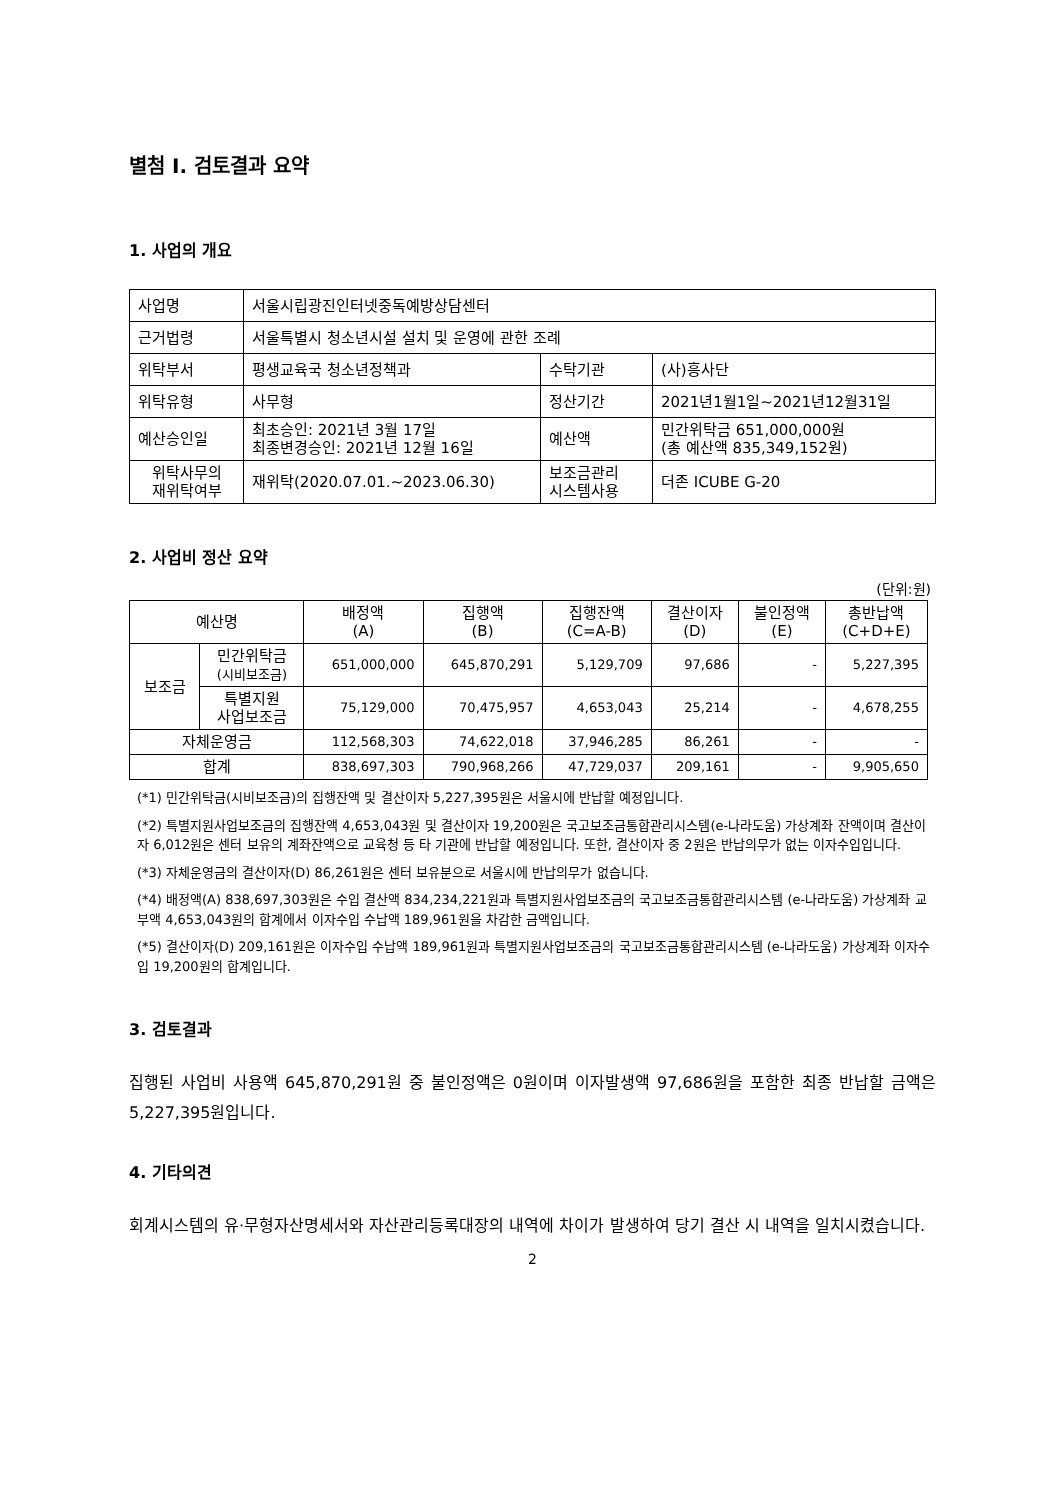별첨 I. 검토결과 요약
1. 사업의 개요
| 사업명 | 서울시립광진인터넷중독예방상담센터 | | |
| 근거법령 | 서울특별시 청소년시설 설치 및 운영에 관한 조례 | | |
| 위탁부서 | 평생교육국 청소년정책과 | 수탁기관 | (사)흥사단 |
| 위탁유형 | 사무형 | 정산기간 | 2021년1월1일~2021년12월31일 |
| 예산승인일 | 최초승인: 2021년 3월 17일 최종변경승인: 2021년 12월 16일 | 예산액 | 민간위탁금 651,000,000원 (총 예산액 835,349,152원) |
| 위탁사무의 재위탁여부 | 재위탁(2020.07.01.~2023.06.30) | 보조금관리 시스템사용 | 더존 ICUBE G-20 |
2. 사업비 정산 요약
(단위:원)
| 예산명 | | 배정액 (A) | 집행액 (B) | 집행잔액 (C=A-B) | 결산이자 (D) | 불인정액 (E) | 총반납액 (C+D+E) |
| 보조금 | 민간위탁금 (시비보조금) | 651,000,000 | 645,870,291 | 5,129,709 | 97,686 | - | 5,227,395 |
| | 특별지원 사업보조금 | 75,129,000 | 70,475,957 | 4,653,043 | 25,214 | - | 4,678,255 |
| 자체운영금 | | 112,568,303 | 74,622,018 | 37,946,285 | 86,261 | - | - |
| 합계 | | 838,697,303 | 790,968,266 | 47,729,037 | 209,161 | - | 9,905,650 |
(*1) 민간위탁금(시비보조금)의 집행잔액 및 결산이자 5,227,395원은 서울시에 반납할 예정입니다.
(*2) 특별지원사업보조금의 집행잔액 4,653,043원 및 결산이자 19,200원은 국고보조금통합관리시스템(e-나라도움) 가상계좌 잔액이며 결산이자 6,012원은 센터 보유의 계좌잔액으로 교육청 등 타 기관에 반납할 예정입니다. 또한, 결산이자 중 2원은 반납의무가 없는 이자수입입니다.
(*3) 자체운영금의 결산이자(D) 86,261원은 센터 보유분으로 서울시에 반납의무가 없습니다.
(*4) 배정액(A) 838,697,303원은 수입 결산액 834,234,221원과 특별지원사업보조금의 국고보조금통합관리시스템 (e-나라도움) 가상계좌 교부액 4,653,043원의 합계에서 이자수입 수납액 189,961원을 차감한 금액입니다.
(*5) 결산이자(D) 209,161원은 이자수입 수납액 189,961원과 특별지원사업보조금의 국고보조금통합관리시스템 (e-나라도움) 가상계좌 이자수입 19,200원의 합계입니다.
3. 검토결과
집행된 사업비 사용액 645,870,291원 중 불인정액은 0원이며 이자발생액 97,686원을 포함한 최종 반납할 금액은 5,227,395원입니다.
4. 기타의견
회계시스템의 유·무형자산명세서와 자산관리등록대장의 내역에 차이가 발생하여 당기 결산 시 내역을 일치시켰습니다.
2